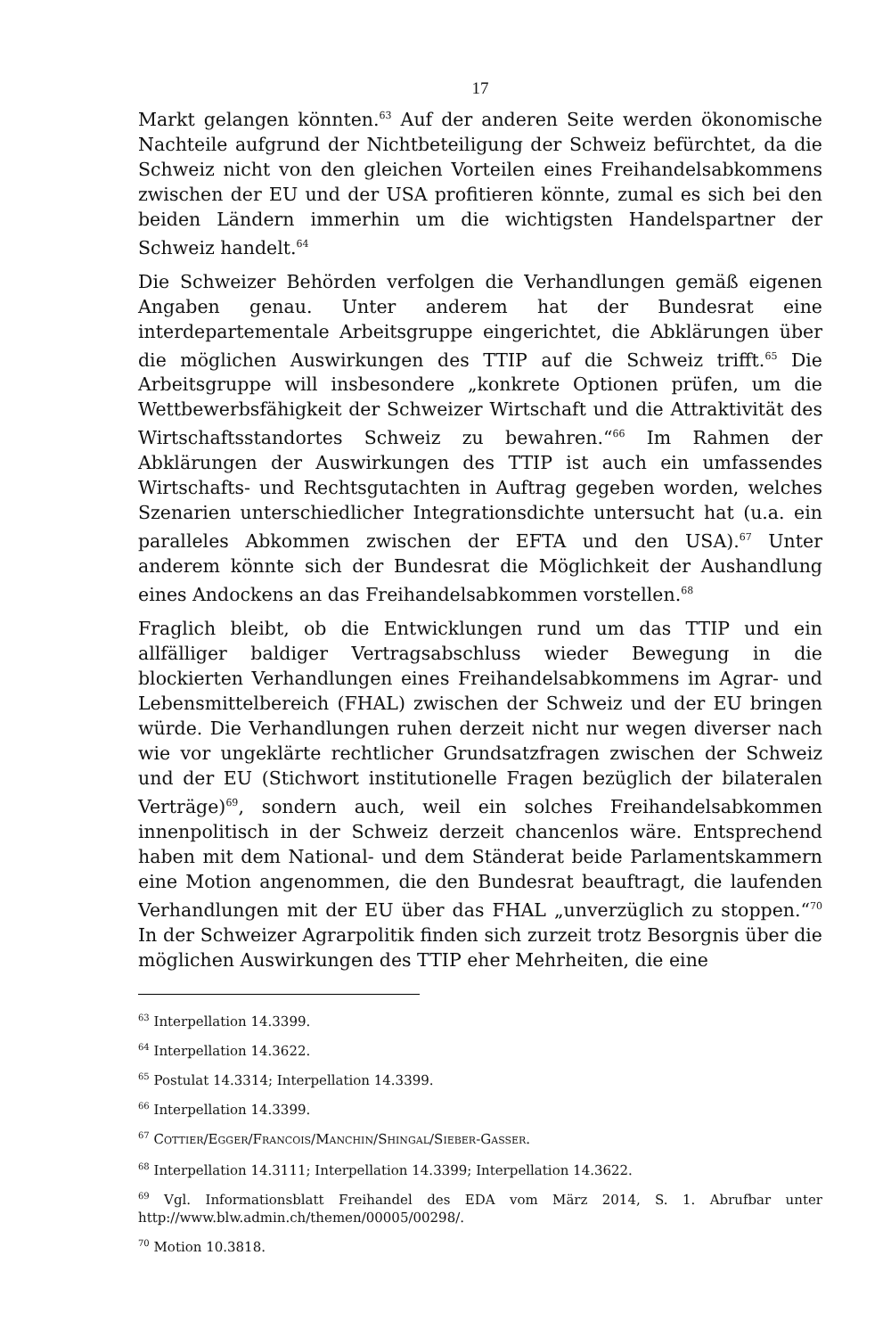17
Markt gelangen könnten.<sup>63</sup> Auf der anderen Seite werden ökonomische Nachteile aufgrund der Nichtbeteiligung der Schweiz befürchtet, da die Schweiz nicht von den gleichen Vorteilen eines Freihandelsabkommens zwischen der EU und der USA profitieren könnte, zumal es sich bei den beiden Ländern immerhin um die wichtigsten Handelspartner der Schweiz handelt.<sup>64</sup>
Die Schweizer Behörden verfolgen die Verhandlungen gemäß eigenen Angaben genau. Unter anderem hat der Bundesrat eine interdepartementale Arbeitsgruppe eingerichtet, die Abklärungen über die möglichen Auswirkungen des TTIP auf die Schweiz trifft.<sup>65</sup> Die Arbeitsgruppe will insbesondere „konkrete Optionen prüfen, um die Wettbewerbsfähigkeit der Schweizer Wirtschaft und die Attraktivität des Wirtschaftsstandortes Schweiz zu bewahren.“<sup>66</sup> Im Rahmen der Abklärungen der Auswirkungen des TTIP ist auch ein umfassendes Wirtschafts- und Rechtsgutachten in Auftrag gegeben worden, welches Szenarien unterschiedlicher Integrationsdichte untersucht hat (u.a. ein paralleles Abkommen zwischen der EFTA und den USA).<sup>67</sup> Unter anderem könnte sich der Bundesrat die Möglichkeit der Aushandlung eines Andockens an das Freihandelsabkommen vorstellen.<sup>68</sup>
Fraglich bleibt, ob die Entwicklungen rund um das TTIP und ein allfälliger baldiger Vertragsabschluss wieder Bewegung in die blockierten Verhandlungen eines Freihandelsabkommens im Agrar- und Lebensmittelbereich (FHAL) zwischen der Schweiz und der EU bringen würde. Die Verhandlungen ruhen derzeit nicht nur wegen diverser nach wie vor ungeklärte rechtlicher Grundsatzfragen zwischen der Schweiz und der EU (Stichwort institutionelle Fragen bezüglich der bilateralen Verträge)<sup>69</sup>, sondern auch, weil ein solches Freihandelsabkommen innenpolitisch in der Schweiz derzeit chancenlos wäre. Entsprechend haben mit dem National- und dem Ständerat beide Parlamentskammern eine Motion angenommen, die den Bundesrat beauftragt, die laufenden Verhandlungen mit der EU über das FHAL „unverzüglich zu stoppen.“<sup>70</sup> In der Schweizer Agrarpolitik finden sich zurzeit trotz Besorgnis über die möglichen Auswirkungen des TTIP eher Mehrheiten, die eine
<sup>63</sup> Interpellation 14.3399.
<sup>64</sup> Interpellation 14.3622.
<sup>65</sup> Postulat 14.3314; Interpellation 14.3399.
<sup>66</sup> Interpellation 14.3399.
<sup>67</sup> COTTIER/EGGER/FRANCOIS/MANCHIN/SHINGAL/SIEBER-GASSER.
<sup>68</sup> Interpellation 14.3111; Interpellation 14.3399; Interpellation 14.3622.
<sup>69</sup> Vgl. Informationsblatt Freihandel des EDA vom März 2014, S. 1. Abrufbar unter http://www.blw.admin.ch/themen/00005/00298/.
<sup>70</sup> Motion 10.3818.